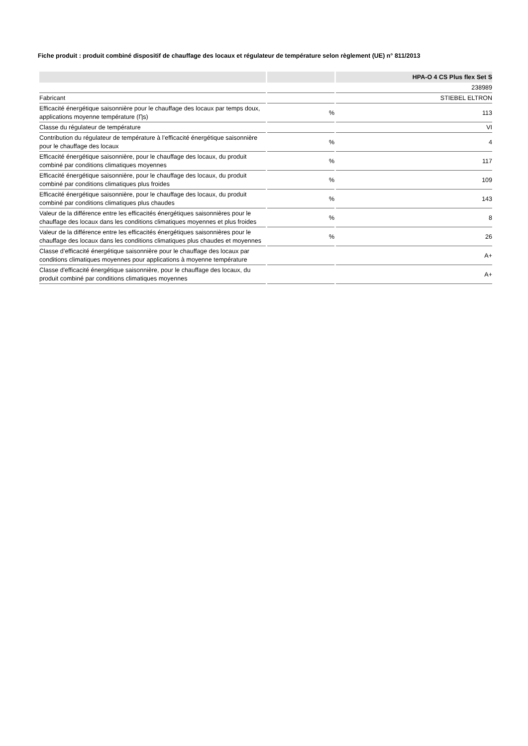Fiche produit : produit combiné dispositif de chauffage des locaux et régulateur de température selon règlement (UE) n° 811/2013
| | | HPA-O 4 CS Plus flex Set S |
| --- | --- | --- |
| | | 238989 |
| Fabricant | | STIEBEL ELTRON |
| Efficacité énergétique saisonnière pour le chauffage des locaux par temps doux, applications moyenne température (Ƞs) | % | 113 |
| Classe du régulateur de température | | VI |
| Contribution du régulateur de température à l’efficacité énergétique saisonnière pour le chauffage des locaux | % | 4 |
| Efficacité énergétique saisonnière, pour le chauffage des locaux, du produit combiné par conditions climatiques moyennes | % | 117 |
| Efficacité énergétique saisonnière, pour le chauffage des locaux, du produit combiné par conditions climatiques plus froides | % | 109 |
| Efficacité énergétique saisonnière, pour le chauffage des locaux, du produit combiné par conditions climatiques plus chaudes | % | 143 |
| Valeur de la différence entre les efficacités énergétiques saisonnières pour le chauffage des locaux dans les conditions climatiques moyennes et plus froides | % | 8 |
| Valeur de la différence entre les efficacités énergétiques saisonnières pour le chauffage des locaux dans les conditions climatiques plus chaudes et moyennes | % | 26 |
| Classe d’efficacité énergétique saisonnière pour le chauffage des locaux par conditions climatiques moyennes pour applications à moyenne température | | A+ |
| Classe d'efficacité énergétique saisonnière, pour le chauffage des locaux, du produit combiné par conditions climatiques moyennes | | A+ |